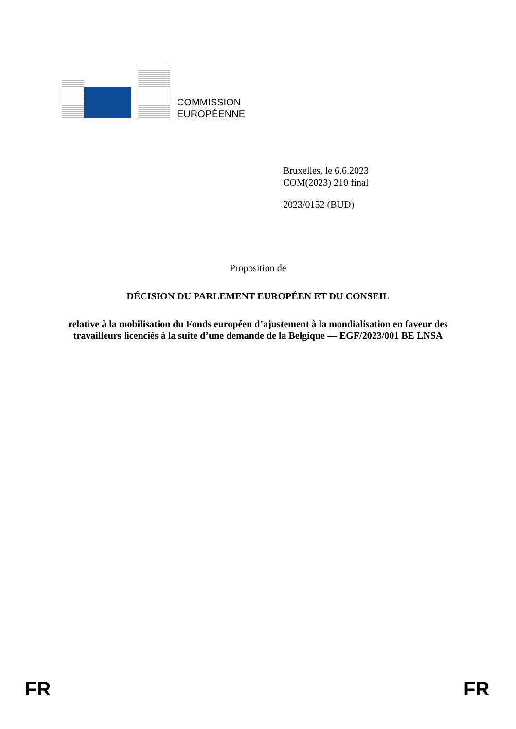COMMISSION
EUROPÉENNE
Bruxelles, le 6.6.2023
COM(2023) 210 final
2023/0152 (BUD)
Proposition de
DÉCISION DU PARLEMENT EUROPÉEN ET DU CONSEIL
relative à la mobilisation du Fonds européen d’ajustement à la mondialisation en faveur des travailleurs licenciés à la suite d’une demande de la Belgique — EGF/2023/001 BE LNSA
FR FR